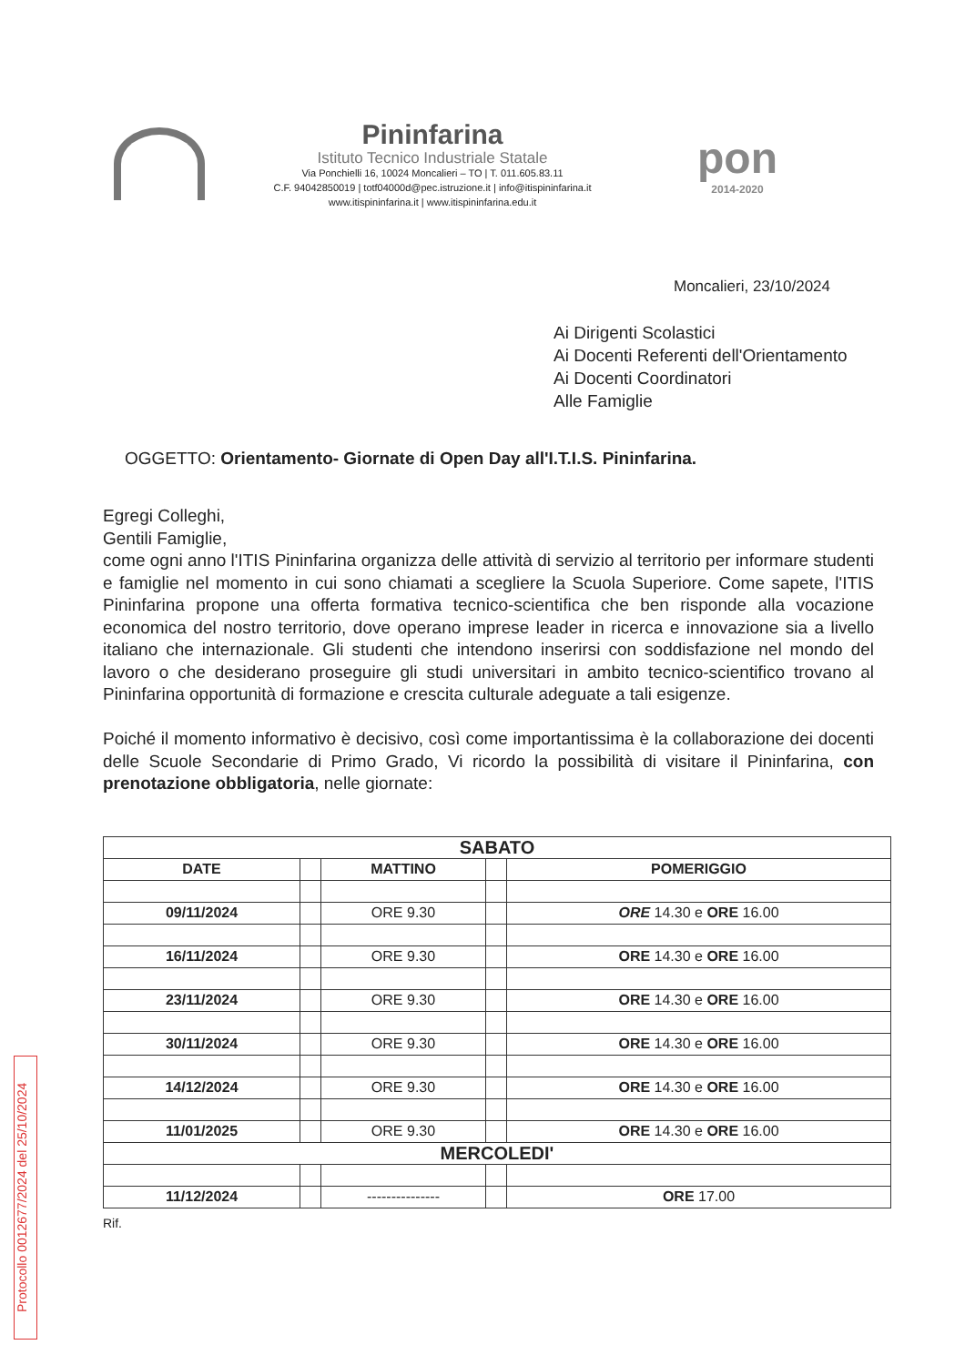Pininfarina
Istituto Tecnico Industriale Statale
Via Ponchielli 16, 10024 Moncalieri – TO | T. 011.605.83.11
C.F. 94042850019 | totf04000d@pec.istruzione.it | info@itispininfarina.it
www.itispininfarina.it | www.itispininfarina.edu.it
pon
2014-2020
Moncalieri, 23/10/2024
Ai Dirigenti Scolastici
Ai Docenti Referenti dell'Orientamento
Ai Docenti Coordinatori
Alle Famiglie
OGGETTO: Orientamento- Giornate di Open Day all'I.T.I.S. Pininfarina.
Egregi Colleghi,
Gentili Famiglie,
come ogni anno l'ITIS Pininfarina organizza delle attività di servizio al territorio per informare studenti e famiglie nel momento in cui sono chiamati a scegliere la Scuola Superiore. Come sapete, l'ITIS Pininfarina propone una offerta formativa tecnico-scientifica che ben risponde alla vocazione economica del nostro territorio, dove operano imprese leader in ricerca e innovazione sia a livello italiano che internazionale. Gli studenti che intendono inserirsi con soddisfazione nel mondo del lavoro o che desiderano proseguire gli studi universitari in ambito tecnico-scientifico trovano al Pininfarina opportunità di formazione e crescita culturale adeguate a tali esigenze.
Poiché il momento informativo è decisivo, così come importantissima è la collaborazione dei docenti delle Scuole Secondarie di Primo Grado, Vi ricordo la possibilità di visitare il Pininfarina, con prenotazione obbligatoria, nelle giornate:
| SABATO | | | | |
| --- | --- | --- | --- | --- |
| DATE | | MATTINO | | POMERIGGIO |
| 09/11/2024 | | ORE 9.30 | | ORE 14.30 e ORE 16.00 |
| 16/11/2024 | | ORE 9.30 | | ORE 14.30 e ORE 16.00 |
| 23/11/2024 | | ORE 9.30 | | ORE 14.30 e ORE 16.00 |
| 30/11/2024 | | ORE 9.30 | | ORE 14.30 e ORE 16.00 |
| 14/12/2024 | | ORE 9.30 | | ORE 14.30 e ORE 16.00 |
| 11/01/2025 | | ORE 9.30 | | ORE 14.30 e ORE 16.00 |
| MERCOLEDI' | | | | |
| 11/12/2024 | | --------------- | | ORE 17.00 |
Rif.
Protocollo 0012677/2024 del 25/10/2024